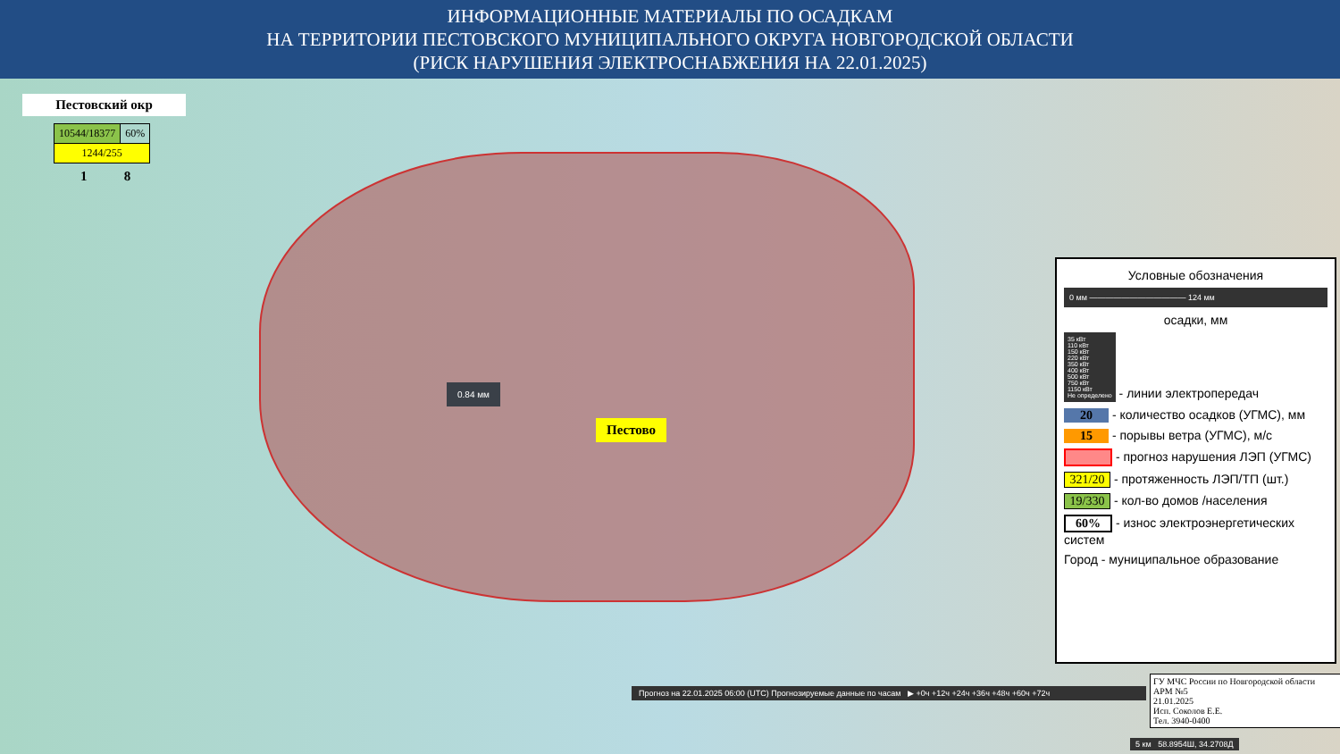ИНФОРМАЦИОННЫЕ МАТЕРИАЛЫ ПО ОСАДКАМ
НА ТЕРРИТОРИИ ПЕСТОВСКОГО МУНИЦИПАЛЬНОГО ОКРУГА НОВГОРОДСКОЙ ОБЛАСТИ
(РИСК НАРУШЕНИЯ ЭЛЕКТРОСНАБЖЕНИЯ НА 22.01.2025)
Пестовский окр
| 10544/18377 | 60% |
| 1244/255 | |
1 8
0.84 мм
Пестово
Условные обозначения
0 мм ———————————— 124 мм
осадки, мм
35 кВт
110 кВт
150 кВт
220 кВт
350 кВт
400 кВт
500 кВт
750 кВт
1150 кВт
Не определено - линии электропередач
20 - количество осадков (УГМС), мм
15 - порывы ветра (УГМС), м/с
- прогноз нарушения ЛЭП (УГМС)
321/20 - протяженность ЛЭП/ТП (шт.)
19/330 - кол-во домов /населения
60% - износ электроэнергетических систем
Город - муниципальное образование
Прогноз на 22.01.2025 06:00 (UTC) Прогнозируемые данные по часам ▶ +0ч +12ч +24ч +36ч +48ч +60ч +72ч
ГУ МЧС России по Новгородской области
АРМ №5
21.01.2025
Исп. Соколов Е.Е.
Тел. 3940-0400
5 км 58.8954Ш, 34.2708Д